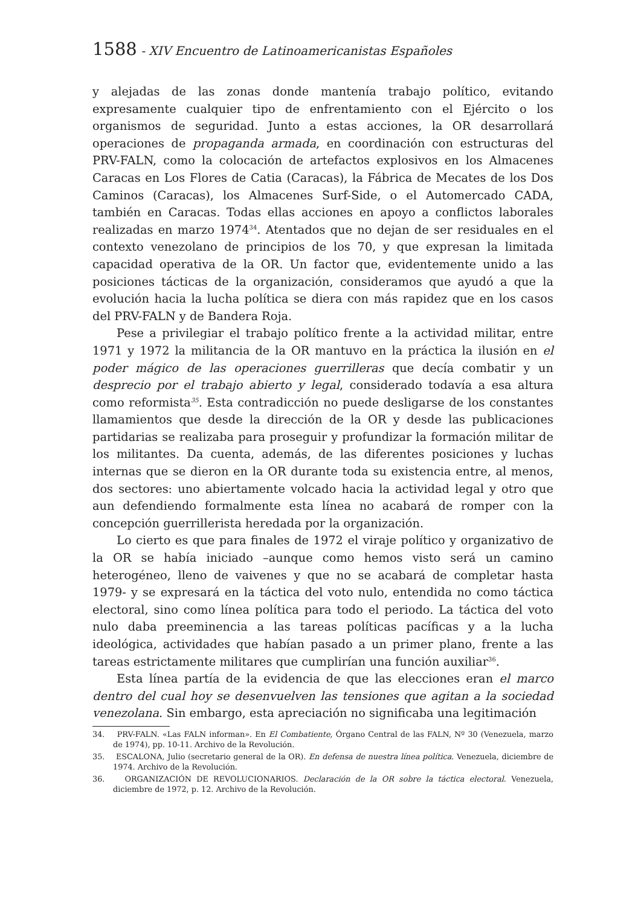1588 - XIV Encuentro de Latinoamericanistas Españoles
y alejadas de las zonas donde mantenía trabajo político, evitando expresamente cualquier tipo de enfrentamiento con el Ejército o los organismos de seguridad. Junto a estas acciones, la OR desarrollará operaciones de propaganda armada, en coordinación con estructuras del PRV-FALN, como la colocación de artefactos explosivos en los Almacenes Caracas en Los Flores de Catia (Caracas), la Fábrica de Mecates de los Dos Caminos (Caracas), los Almacenes Surf-Side, o el Automercado CADA, también en Caracas. Todas ellas acciones en apoyo a conflictos laborales realizadas en marzo 1974<sup>34</sup>. Atentados que no dejan de ser residuales en el contexto venezolano de principios de los 70, y que expresan la limitada capacidad operativa de la OR. Un factor que, evidentemente unido a las posiciones tácticas de la organización, consideramos que ayudó a que la evolución hacia la lucha política se diera con más rapidez que en los casos del PRV-FALN y de Bandera Roja.
Pese a privilegiar el trabajo político frente a la actividad militar, entre 1971 y 1972 la militancia de la OR mantuvo en la práctica la ilusión en el poder mágico de las operaciones guerrilleras que decía combatir y un desprecio por el trabajo abierto y legal, considerado todavía a esa altura como reformista<sup>35</sup>. Esta contradicción no puede desligarse de los constantes llamamientos que desde la dirección de la OR y desde las publicaciones partidarias se realizaba para proseguir y profundizar la formación militar de los militantes. Da cuenta, además, de las diferentes posiciones y luchas internas que se dieron en la OR durante toda su existencia entre, al menos, dos sectores: uno abiertamente volcado hacia la actividad legal y otro que aun defendiendo formalmente esta línea no acabará de romper con la concepción guerrillerista heredada por la organización.
Lo cierto es que para finales de 1972 el viraje político y organizativo de la OR se había iniciado –aunque como hemos visto será un camino heterogéneo, lleno de vaivenes y que no se acabará de completar hasta 1979- y se expresará en la táctica del voto nulo, entendida no como táctica electoral, sino como línea política para todo el periodo. La táctica del voto nulo daba preeminencia a las tareas políticas pacíficas y a la lucha ideológica, actividades que habían pasado a un primer plano, frente a las tareas estrictamente militares que cumplirían una función auxiliar<sup>36</sup>.
Esta línea partía de la evidencia de que las elecciones eran el marco dentro del cual hoy se desenvuelven las tensiones que agitan a la sociedad venezolana. Sin embargo, esta apreciación no significaba una legitimación
34. PRV-FALN. «Las FALN informan». En El Combatiente, Órgano Central de las FALN, Nº 30 (Venezuela, marzo de 1974), pp. 10-11. Archivo de la Revolución.
35. ESCALONA, Julio (secretario general de la OR). En defensa de nuestra línea política. Venezuela, diciembre de 1974. Archivo de la Revolución.
36. ORGANIZACIÓN DE REVOLUCIONARIOS. Declaración de la OR sobre la táctica electoral. Venezuela, diciembre de 1972, p. 12. Archivo de la Revolución.